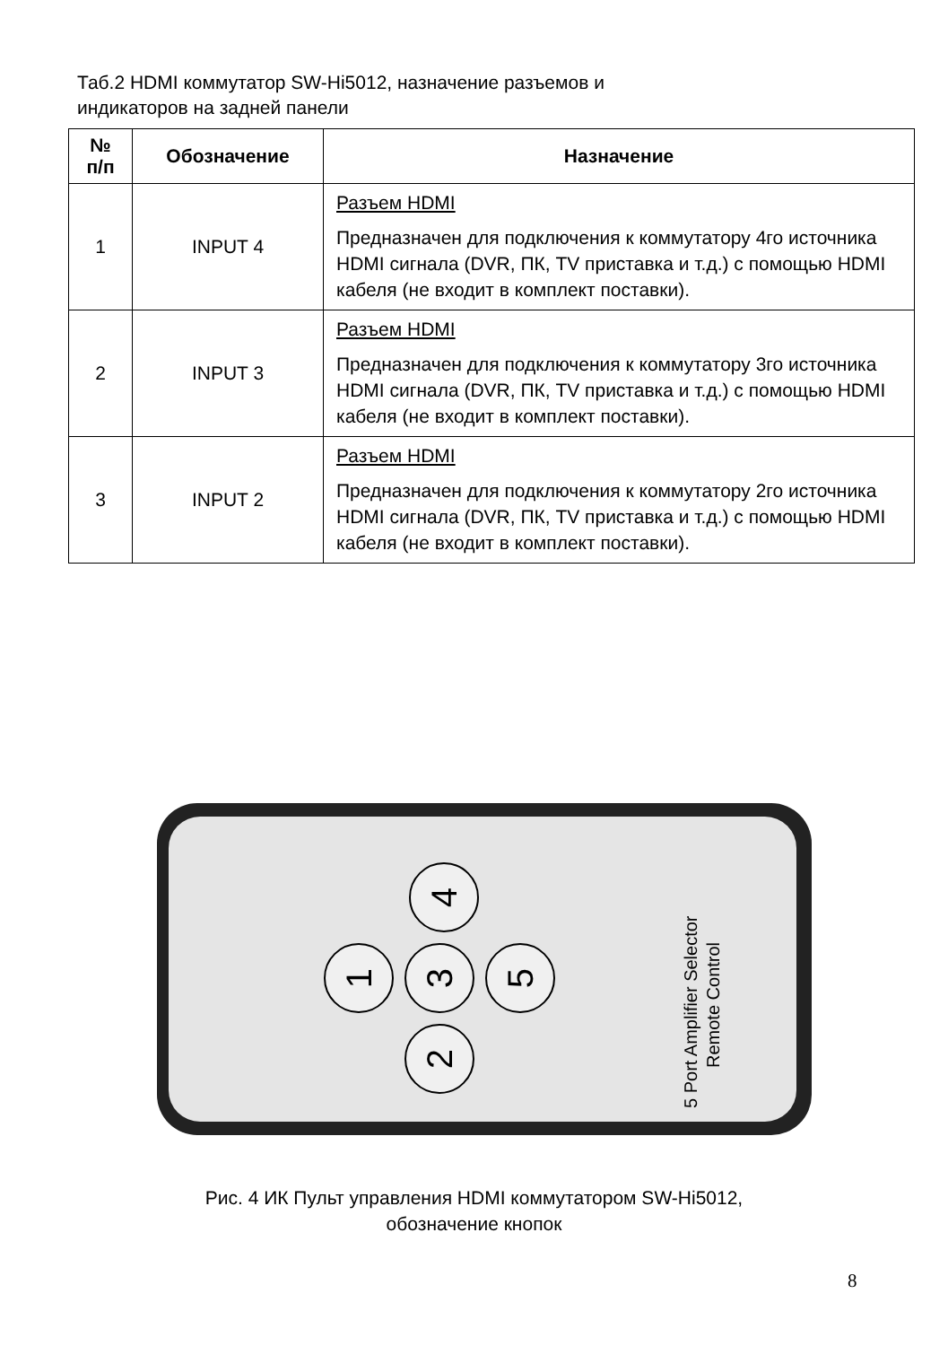Таб.2 HDMI коммутатор SW-Hi5012, назначение разъемов и
индикаторов на задней панели
| № п/п | Обозначение | Назначение |
| --- | --- | --- |
| 1 | INPUT 4 | Разъем HDMI Предназначен для подключения к коммутатору 4го источника HDMI сигнала (DVR, ПК, TV приставка и т.д.) с помощью HDMI кабеля (не входит в комплект поставки). |
| 2 | INPUT 3 | Разъем HDMI Предназначен для подключения к коммутатору 3го источника HDMI сигнала (DVR, ПК, TV приставка и т.д.) с помощью HDMI кабеля (не входит в комплект поставки). |
| 3 | INPUT 2 | Разъем HDMI Предназначен для подключения к коммутатору 2го источника HDMI сигнала (DVR, ПК, TV приставка и т.д.) с помощью HDMI кабеля (не входит в комплект поставки). |
4
1
3
5
2
5 Port Amplifier Selector
Remote Control
Рис. 4 ИК Пульт управления HDMI коммутатором SW-Hi5012,
обозначение кнопок
8